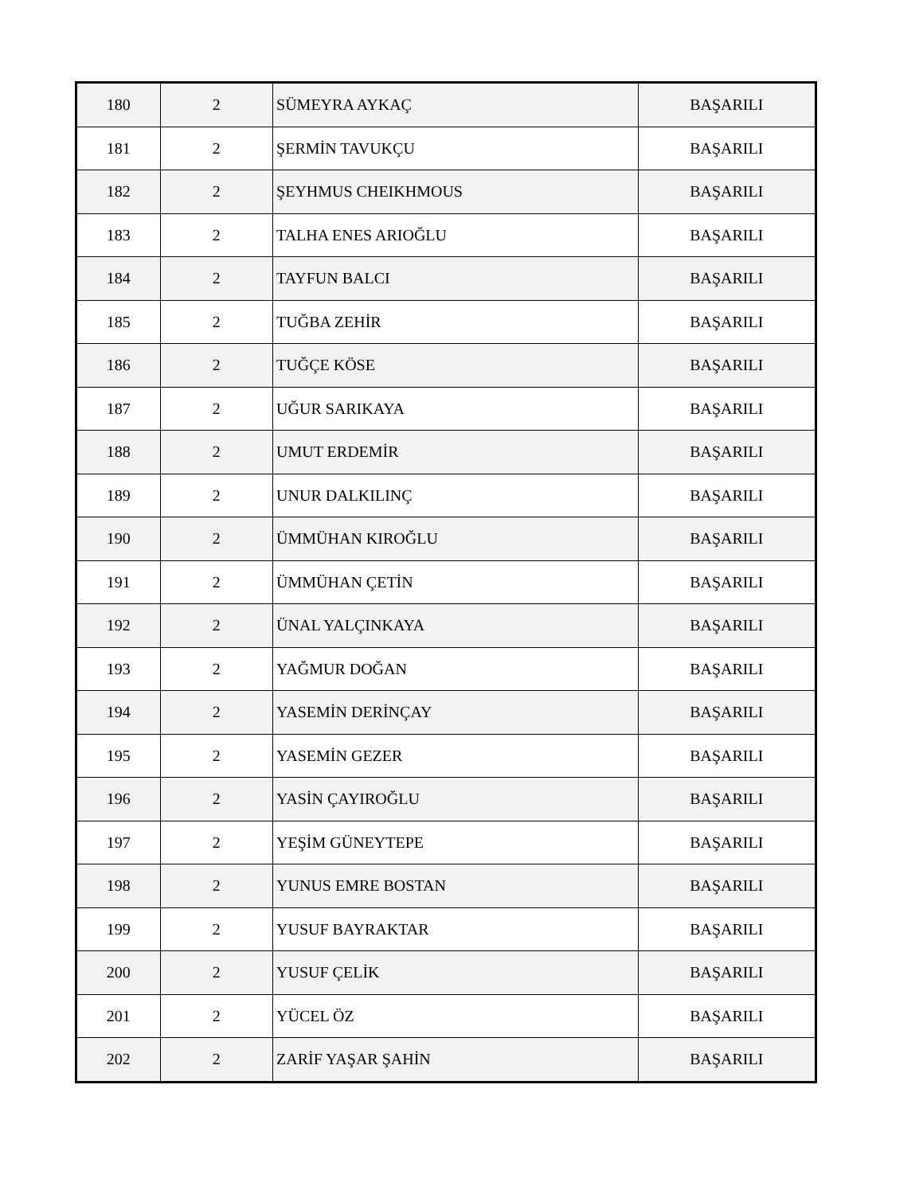| 180 | 2 | SÜMEYRA AYKAÇ | BAŞARILI |
| 181 | 2 | ŞERMİN TAVUKÇU | BAŞARILI |
| 182 | 2 | ŞEYHMUS CHEIKHMOUS | BAŞARILI |
| 183 | 2 | TALHA ENES ARIOĞLU | BAŞARILI |
| 184 | 2 | TAYFUN BALCI | BAŞARILI |
| 185 | 2 | TUĞBA ZEHİR | BAŞARILI |
| 186 | 2 | TUĞÇE KÖSE | BAŞARILI |
| 187 | 2 | UĞUR SARIKAYA | BAŞARILI |
| 188 | 2 | UMUT ERDEMİR | BAŞARILI |
| 189 | 2 | UNUR DALKILINÇ | BAŞARILI |
| 190 | 2 | ÜMMÜHAN KIROĞLU | BAŞARILI |
| 191 | 2 | ÜMMÜHAN ÇETİN | BAŞARILI |
| 192 | 2 | ÜNAL YALÇINKAYA | BAŞARILI |
| 193 | 2 | YAĞMUR DOĞAN | BAŞARILI |
| 194 | 2 | YASEMİN DERİNÇAY | BAŞARILI |
| 195 | 2 | YASEMİN GEZER | BAŞARILI |
| 196 | 2 | YASİN ÇAYIROĞLU | BAŞARILI |
| 197 | 2 | YEŞİM GÜNEYTEPE | BAŞARILI |
| 198 | 2 | YUNUS EMRE BOSTAN | BAŞARILI |
| 199 | 2 | YUSUF BAYRAKTAR | BAŞARILI |
| 200 | 2 | YUSUF ÇELİK | BAŞARILI |
| 201 | 2 | YÜCEL ÖZ | BAŞARILI |
| 202 | 2 | ZARİF YAŞAR ŞAHİN | BAŞARILI |